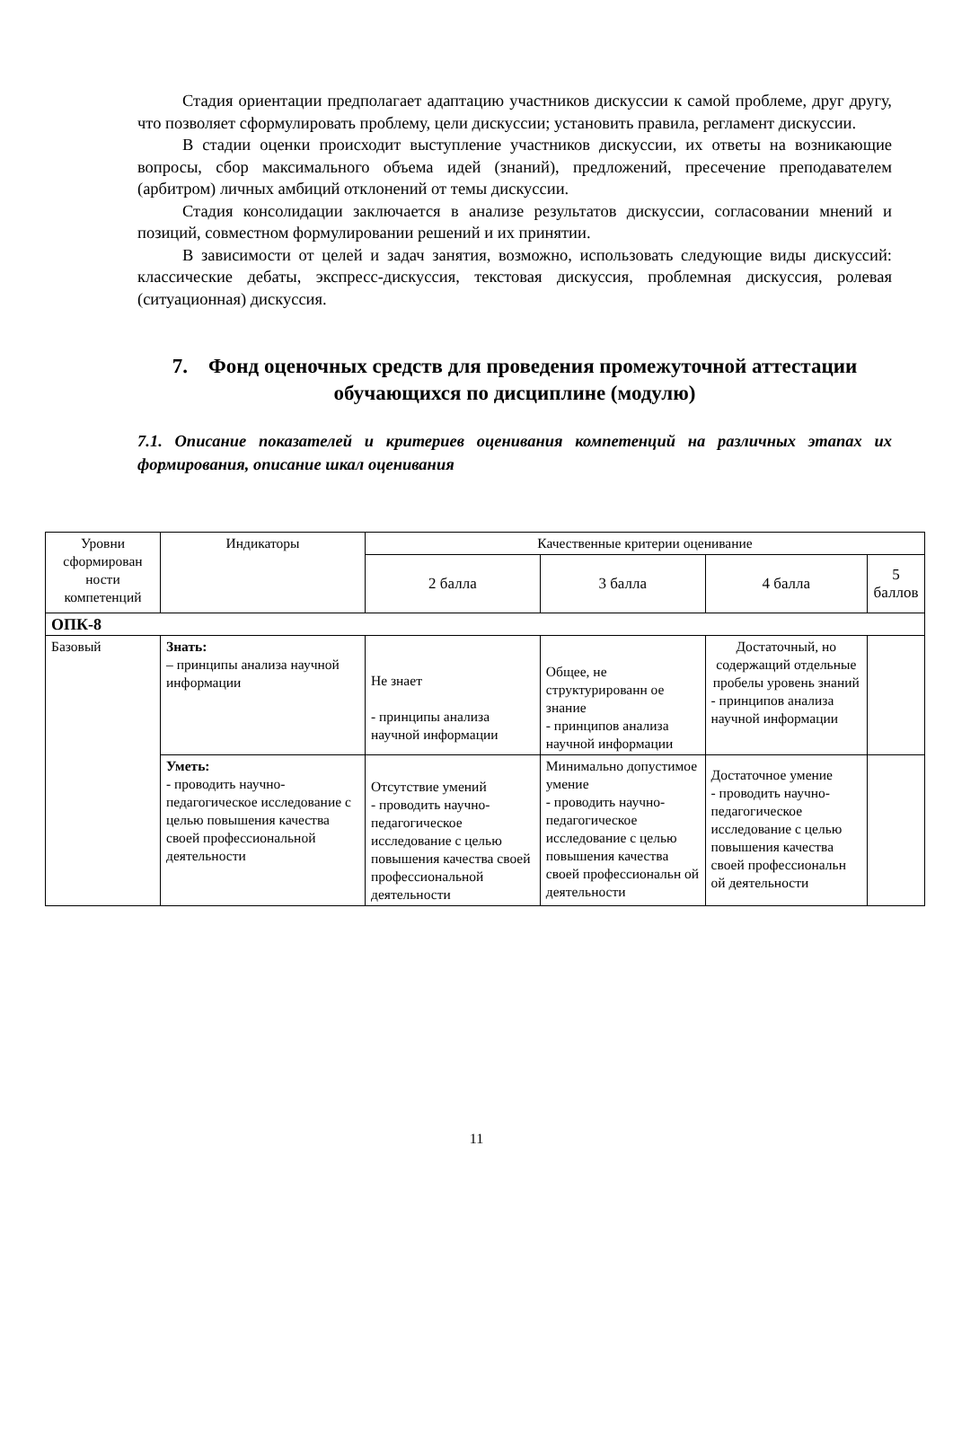Стадия ориентации предполагает адаптацию участников дискуссии к самой проблеме, друг другу, что позволяет сформулировать проблему, цели дискуссии; установить правила, регламент дискуссии.
В стадии оценки происходит выступление участников дискуссии, их ответы на возникающие вопросы, сбор максимального объема идей (знаний), предложений, пресечение преподавателем (арбитром) личных амбиций отклонений от темы дискуссии.
Стадия консолидации заключается в анализе результатов дискуссии, согласовании мнений и позиций, совместном формулировании решений и их принятии.
В зависимости от целей и задач занятия, возможно, использовать следующие виды дискуссий: классические дебаты, экспресс-дискуссия, текстовая дискуссия, проблемная дискуссия, ролевая (ситуационная) дискуссия.
7. Фонд оценочных средств для проведения промежуточной аттестации обучающихся по дисциплине (модулю)
7.1. Описание показателей и критериев оценивания компетенций на различных этапах их формирования, описание шкал оценивания
| Уровни сформирован ности компетенций | Индикаторы | Качественные критерии оценивание | | | |
| --- | --- | --- | --- | --- | --- |
| | | 2 балла | 3 балла | 4 балла | 5 баллов |
| ОПК-8 | | | | | |
| Базовый | Знать: – принципы анализа научной информации | Не знает - принципы анализа научной информации | Общее, не структурированн ое знание - принципов анализа научной информации | Достаточный, но содержащий отдельные пробелы уровень знаний - принципов анализа научной информации | |
| | Уметь: - проводить научно-педагогическое исследование с целью повышения качества своей профессиональной деятельности | Отсутствие умений - проводить научно-педагогическое исследование с целью повышения качества своей профессиональной деятельности | Минимально допустимое умение - проводить научно-педагогическое исследование с целью повышения качества своей профессиональн ой деятельности | Достаточное умение - проводить научно-педагогическое исследование с целью повышения качества своей профессиональн ой деятельности | |
11